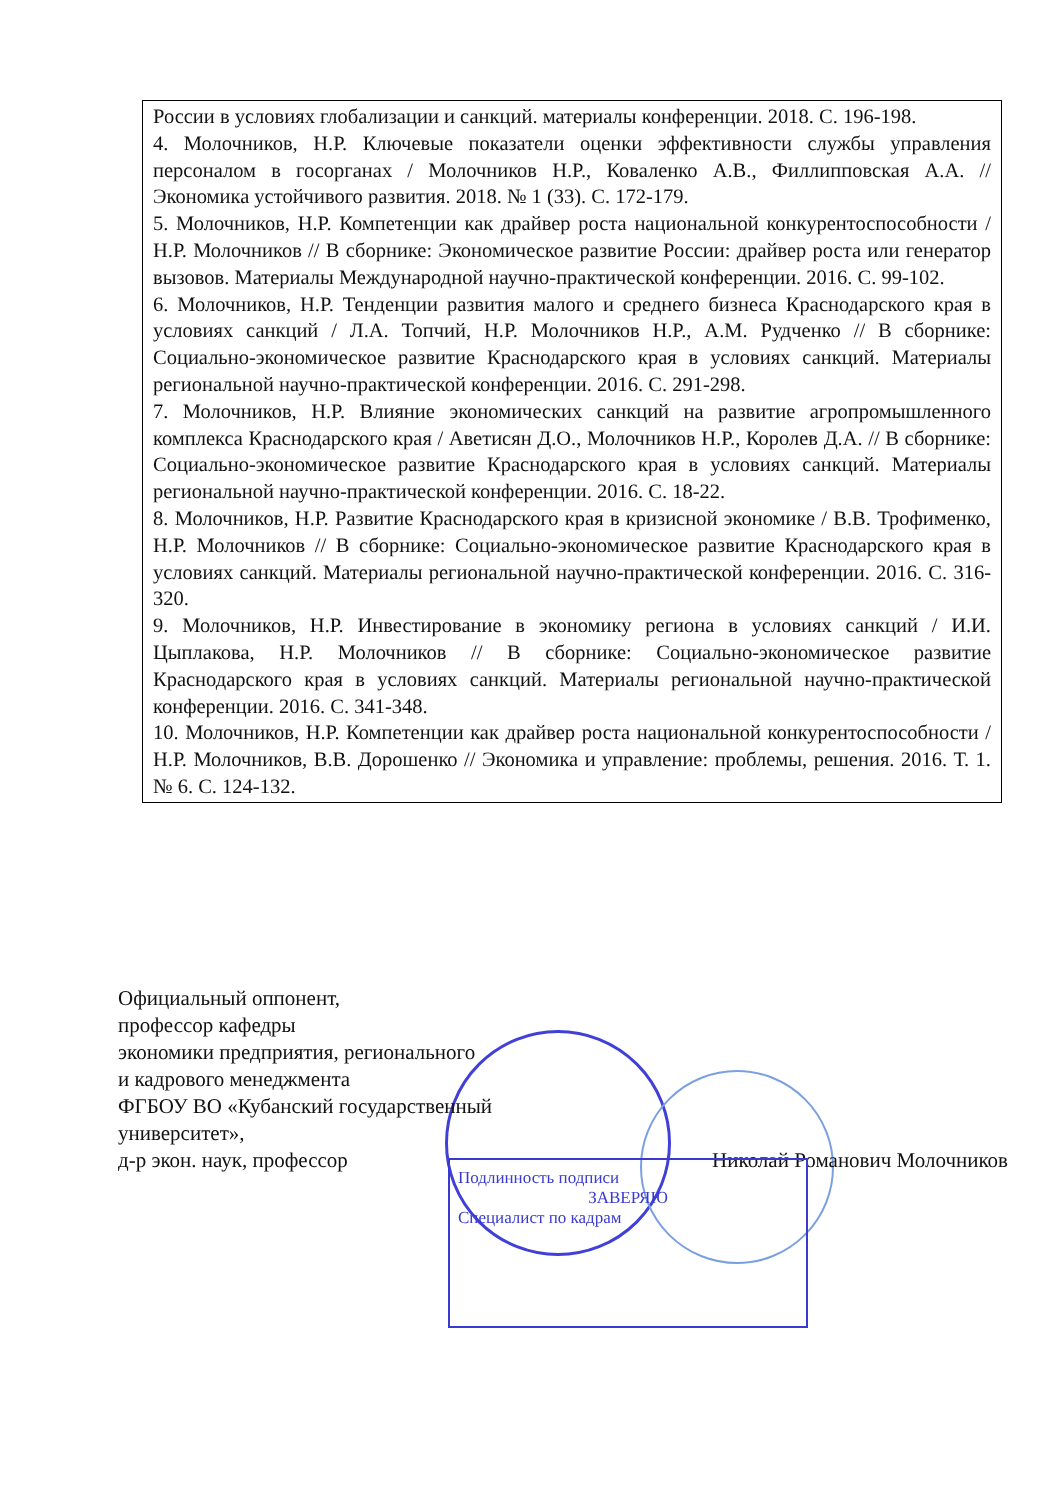| России в условиях глобализации и санкций. материалы конференции. 2018. С. 196-198. 4. Молочников, Н.Р. Ключевые показатели оценки эффективности службы управления персоналом в госорганах / Молочников Н.Р., Коваленко А.В., Филлипповская А.А. // Экономика устойчивого развития. 2018. № 1 (33). С. 172-179. 5. Молочников, Н.Р. Компетенции как драйвер роста национальной конкурентоспособности / Н.Р. Молочников // В сборнике: Экономическое развитие России: драйвер роста или генератор вызовов. Материалы Международной научно-практической конференции. 2016. С. 99-102. 6. Молочников, Н.Р. Тенденции развития малого и среднего бизнеса Краснодарского края в условиях санкций / Л.А. Топчий, Н.Р. Молочников Н.Р., А.М. Рудченко // В сборнике: Социально-экономическое развитие Краснодарского края в условиях санкций. Материалы региональной научно-практической конференции. 2016. С. 291-298. 7. Молочников, Н.Р. Влияние экономических санкций на развитие агропромышленного комплекса Краснодарского края / Аветисян Д.О., Молочников Н.Р., Королев Д.А. // В сборнике: Социально-экономическое развитие Краснодарского края в условиях санкций. Материалы региональной научно-практической конференции. 2016. С. 18-22. 8. Молочников, Н.Р. Развитие Краснодарского края в кризисной экономике / В.В. Трофименко, Н.Р. Молочников // В сборнике: Социально-экономическое развитие Краснодарского края в условиях санкций. Материалы региональной научно-практической конференции. 2016. С. 316-320. 9. Молочников, Н.Р. Инвестирование в экономику региона в условиях санкций / И.И. Цыплакова, Н.Р. Молочников // В сборнике: Социально-экономическое развитие Краснодарского края в условиях санкций. Материалы региональной научно-практической конференции. 2016. С. 341-348. 10. Молочников, Н.Р. Компетенции как драйвер роста национальной конкурентоспособности / Н.Р. Молочников, В.В. Дорошенко // Экономика и управление: проблемы, решения. 2016. Т. 1. № 6. С. 124-132. |
Официальный оппонент,
профессор кафедры
экономики предприятия, регионального
и кадрового менеджмента
ФГБОУ ВО «Кубанский государственный
университет»,
д-р экон. наук, профессор Николай Романович Молочников
Подлинность подписи
ЗАВЕРЯЮ
Специалист по кадрам